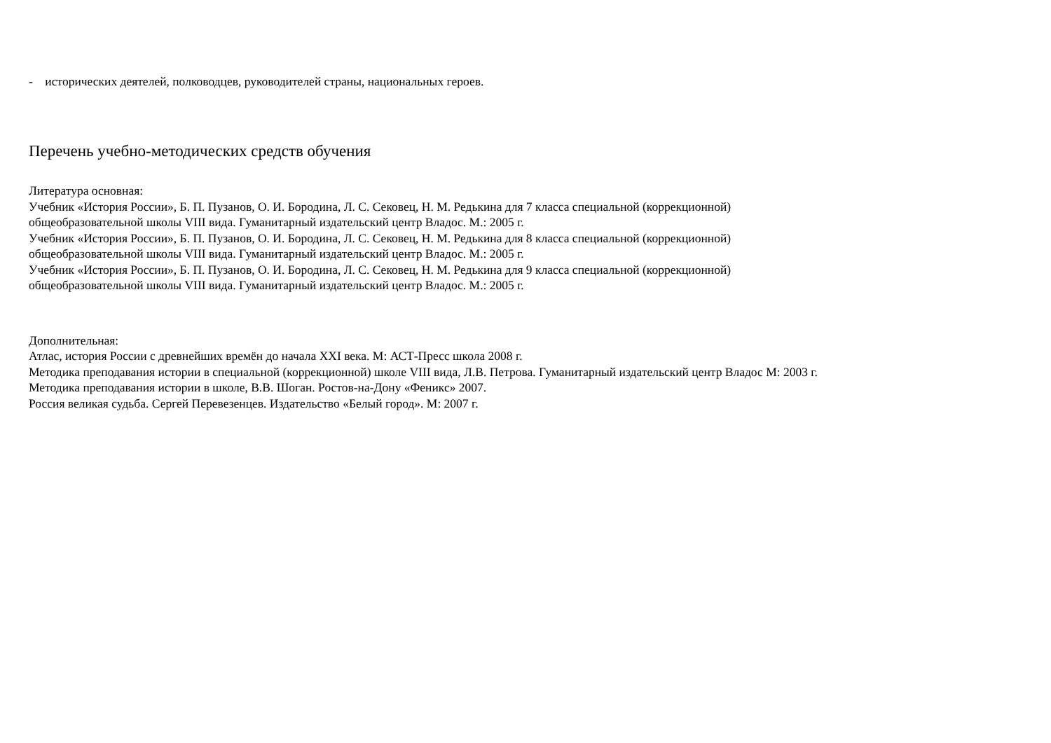- исторических деятелей, полководцев, руководителей страны, национальных героев.
Перечень учебно-методических средств обучения
Литература основная:
Учебник «История России», Б. П. Пузанов, О. И. Бородина, Л. С. Сековец, Н. М. Редькина для 7 класса специальной (коррекционной)
общеобразовательной школы VIII вида. Гуманитарный издательский центр Владос. М.: 2005 г.
Учебник «История России», Б. П. Пузанов, О. И. Бородина, Л. С. Сековец, Н. М. Редькина для 8 класса специальной (коррекционной)
общеобразовательной школы VIII вида. Гуманитарный издательский центр Владос. М.: 2005 г.
Учебник «История России», Б. П. Пузанов, О. И. Бородина, Л. С. Сековец, Н. М. Редькина для 9 класса специальной (коррекционной)
общеобразовательной школы VIII вида. Гуманитарный издательский центр Владос. М.: 2005 г.
Дополнительная:
Атлас, история России с древнейших времён до начала XXI века. М: АСТ-Пресс школа 2008 г.
Методика преподавания истории в специальной (коррекционной) школе VIII вида, Л.В. Петрова. Гуманитарный издательский центр Владос М: 2003 г.
Методика преподавания истории в школе, В.В. Шоган. Ростов-на-Дону «Феникс» 2007.
Россия великая судьба. Сергей Перевезенцев. Издательство «Белый город». М: 2007 г.